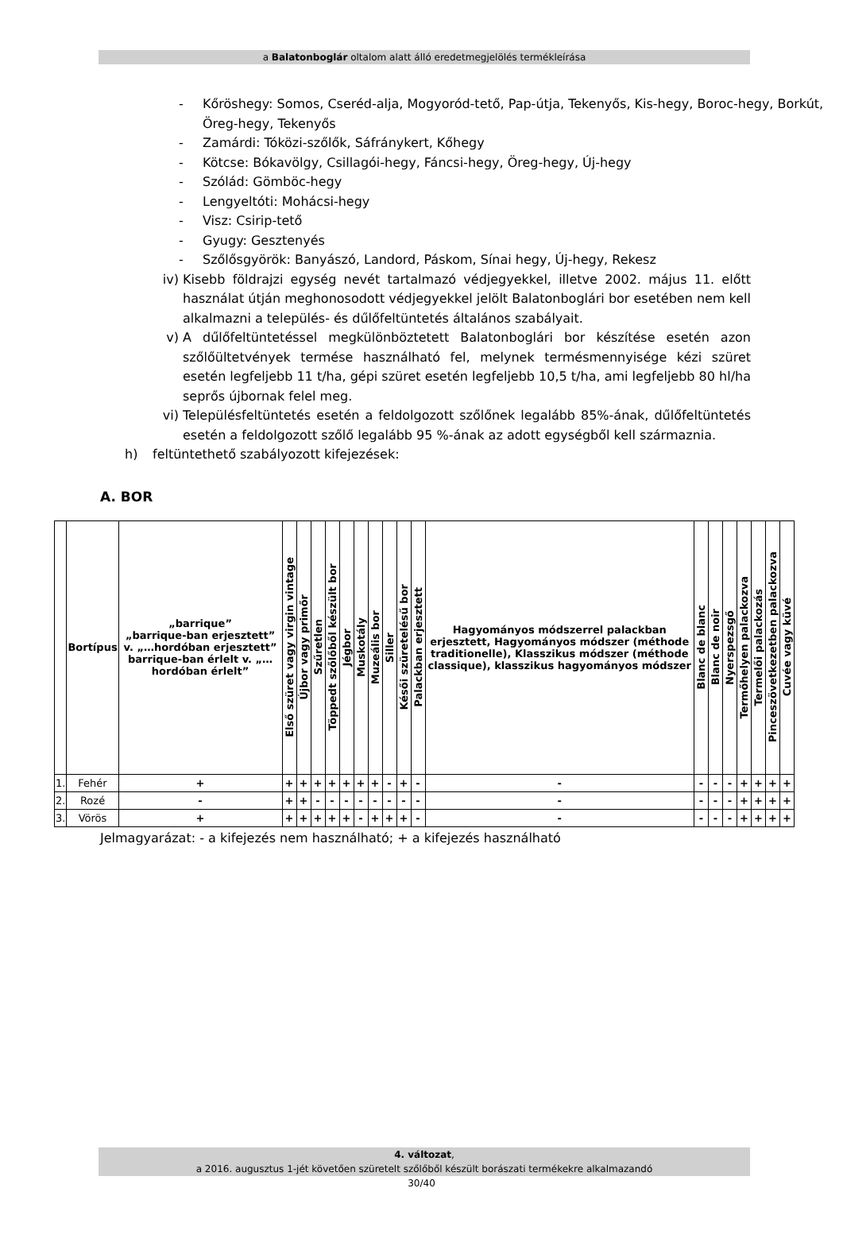a Balatonboglár oltalom alatt álló eredetmegjelölés termékleírása
- Kőröshegy: Somos, Cseréd-alja, Mogyoród-tető, Pap-útja, Tekenyős, Kis-hegy, Boroc-hegy, Borkút, Öreg-hegy, Tekenyős
- Zamárdi: Tóközi-szőlők, Sáfránykert, Kőhegy
- Kötcse: Bókavölgy, Csillagói-hegy, Fáncsi-hegy, Öreg-hegy, Új-hegy
- Szólád: Gömböc-hegy
- Lengyeltóti: Mohácsi-hegy
- Visz: Csirip-tető
- Gyugy: Gesztenyés
- Szőlősgyörök: Banyászó, Landord, Páskom, Sínai hegy, Új-hegy, Rekesz
iv) Kisebb földrajzi egység nevét tartalmazó védjegyekkel, illetve 2002. május 11. előtt használat útján meghonosodott védjegyekkel jelölt Balatonboglári bor esetében nem kell alkalmazni a település- és dűlőfeltüntetés általános szabályait.
v) A dűlőfeltüntetéssel megkülönböztetett Balatonboglári bor készítése esetén azon szőlőültetvények termése használható fel, melynek termésmennyisége kézi szüret esetén legfeljebb 11 t/ha, gépi szüret esetén legfeljebb 10,5 t/ha, ami legfeljebb 80 hl/ha seprős újbornak felel meg.
vi) Településfeltüntetés esetén a feldolgozott szőlőnek legalább 85%-ának, dűlőfeltüntetés esetén a feldolgozott szőlő legalább 95 %-ának az adott egységből kell származnia.
h) feltüntethető szabályozott kifejezések:
A. BOR
| | Bortípus | „barrique” „barrique-ban erjesztett” v. „…hordóban erjesztett” barrique-ban érlelt v. „…hordóban érlelt” | Első szüret vagy virgin vintage | Újbor vagy primőr | Szűretlen | Töppedt szőlőből készült bor | Jégbor | Muskotály | Muzeális bor | Siller | Késői szüretelésű bor | Palackban erjesztett | Hagyományos módszerrel palackban erjesztett, Hagyományos módszer (méthode traditionelle), Klasszikus módszer (méthode classique), klasszikus hagyományos módszer | Blanc de blanc | Blanc de noir | Nyerspezsgő | Termőhelyen palackozva | Termelői palackozás | Pinceszövetkezetben palackozva | Cuvée vagy küvé |
| --- | --- | --- | --- | --- | --- | --- | --- | --- | --- | --- | --- | --- | --- | --- | --- | --- | --- | --- | --- | --- |
| 1. | Fehér | + | + | + | + | + | + | + | + | - | + | - | - | - | - | - | + | + | + | + |
| 2. | Rozé | - | + | + | - | - | - | - | - | - | - | - | - | - | - | - | + | + | + | + |
| 3. | Vörös | + | + | + | + | + | + | - | + | + | + | - | - | - | - | - | + | + | + | + |
Jelmagyarázat: - a kifejezés nem használható; + a kifejezés használható
4. változat,
a 2016. augusztus 1-jét követően szüretelt szőlőből készült borászati termékekre alkalmazandó
30/40